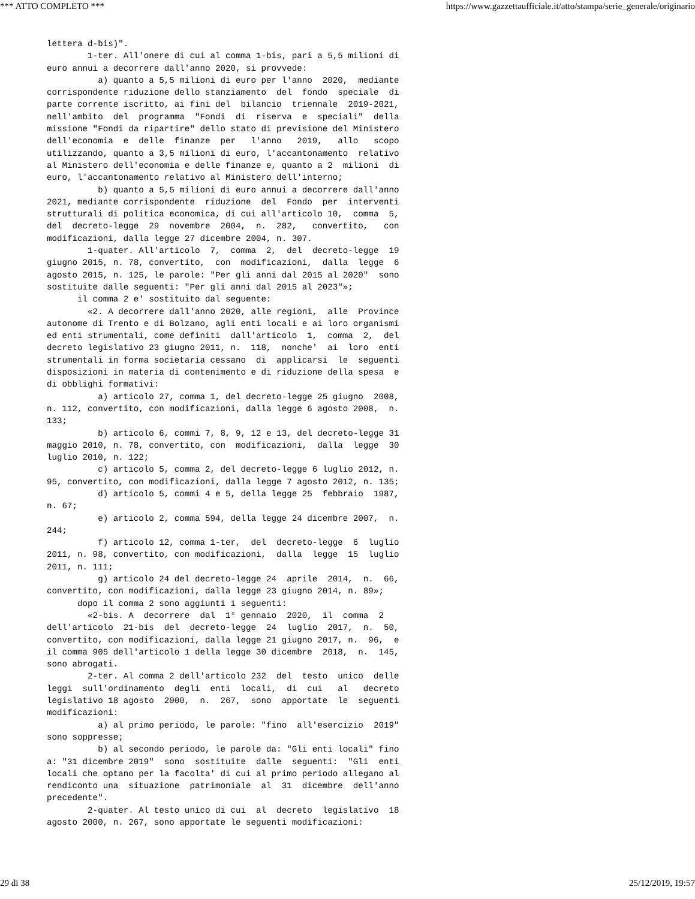*** ATTO COMPLETO *** https://www.gazzettaufficiale.it/atto/stampa/serie_generale/originario
lettera d-bis)".
        1-ter. All'onere di cui al comma 1-bis, pari a 5,5 milioni di
euro annui a decorrere dall'anno 2020, si provvede:
          a) quanto a 5,5 milioni di euro per l'anno  2020,  mediante
corrispondente riduzione dello stanziamento  del  fondo  speciale  di
parte corrente iscritto, ai fini del  bilancio  triennale  2019-2021,
nell'ambito  del  programma  "Fondi  di  riserva  e  speciali"  della
missione "Fondi da ripartire" dello stato di previsione del Ministero
dell'economia  e  delle  finanze  per   l'anno   2019,   allo   scopo
utilizzando, quanto a 3,5 milioni di euro, l'accantonamento  relativo
al Ministero dell'economia e delle finanze e, quanto a 2  milioni  di
euro, l'accantonamento relativo al Ministero dell'interno;
          b) quanto a 5,5 milioni di euro annui a decorrere dall'anno
2021, mediante corrispondente  riduzione  del  Fondo  per  interventi
strutturali di politica economica, di cui all'articolo 10,  comma  5,
del  decreto-legge  29  novembre  2004,  n.  282,   convertito,   con
modificazioni, dalla legge 27 dicembre 2004, n. 307.
        1-quater. All'articolo  7,  comma  2,  del  decreto-legge  19
giugno 2015, n. 78, convertito,  con  modificazioni,  dalla  legge  6
agosto 2015, n. 125, le parole: "Per gli anni dal 2015 al 2020"  sono
sostituite dalle seguenti: "Per gli anni dal 2015 al 2023"»;
      il comma 2 e' sostituito dal seguente:
        «2. A decorrere dall'anno 2020, alle regioni,  alle  Province
autonome di Trento e di Bolzano, agli enti locali e ai loro organismi
ed enti strumentali, come definiti  dall'articolo  1,  comma  2,  del
decreto legislativo 23 giugno 2011, n.  118,  nonche'  ai  loro  enti
strumentali in forma societaria cessano  di  applicarsi  le  seguenti
disposizioni in materia di contenimento e di riduzione della spesa  e
di obblighi formativi:
          a) articolo 27, comma 1, del decreto-legge 25 giugno  2008,
n. 112, convertito, con modificazioni, dalla legge 6 agosto 2008,  n.
133;
          b) articolo 6, commi 7, 8, 9, 12 e 13, del decreto-legge 31
maggio 2010, n. 78, convertito, con  modificazioni,  dalla  legge  30
luglio 2010, n. 122;
          c) articolo 5, comma 2, del decreto-legge 6 luglio 2012, n.
95, convertito, con modificazioni, dalla legge 7 agosto 2012, n. 135;
          d) articolo 5, commi 4 e 5, della legge 25  febbraio  1987,
n. 67;
          e) articolo 2, comma 594, della legge 24 dicembre 2007,  n.
244;
          f) articolo 12, comma 1-ter,  del  decreto-legge  6  luglio
2011, n. 98, convertito, con modificazioni,  dalla  legge  15  luglio
2011, n. 111;
          g) articolo 24 del decreto-legge 24  aprile  2014,  n.  66,
convertito, con modificazioni, dalla legge 23 giugno 2014, n. 89»;
      dopo il comma 2 sono aggiunti i seguenti:
        «2-bis. A  decorrere  dal  1° gennaio  2020,  il  comma  2
dell'articolo  21-bis  del  decreto-legge  24  luglio  2017,  n.  50,
convertito, con modificazioni, dalla legge 21 giugno 2017, n.  96,  e
il comma 905 dell'articolo 1 della legge 30 dicembre  2018,  n.  145,
sono abrogati.
        2-ter. Al comma 2 dell'articolo 232  del  testo  unico  delle
leggi  sull'ordinamento  degli  enti  locali,  di  cui   al   decreto
legislativo 18 agosto  2000,  n.  267,  sono  apportate  le  seguenti
modificazioni:
          a) al primo periodo, le parole: "fino  all'esercizio  2019"
sono soppresse;
          b) al secondo periodo, le parole da: "Gli enti locali" fino
a: "31 dicembre 2019"  sono  sostituite  dalle  seguenti:  "Gli  enti
locali che optano per la facolta' di cui al primo periodo allegano al
rendiconto una  situazione  patrimoniale  al  31  dicembre  dell'anno
precedente".
        2-quater. Al testo unico di cui  al  decreto  legislativo  18
agosto 2000, n. 267, sono apportate le seguenti modificazioni:
29 di 38 25/12/2019, 19:57